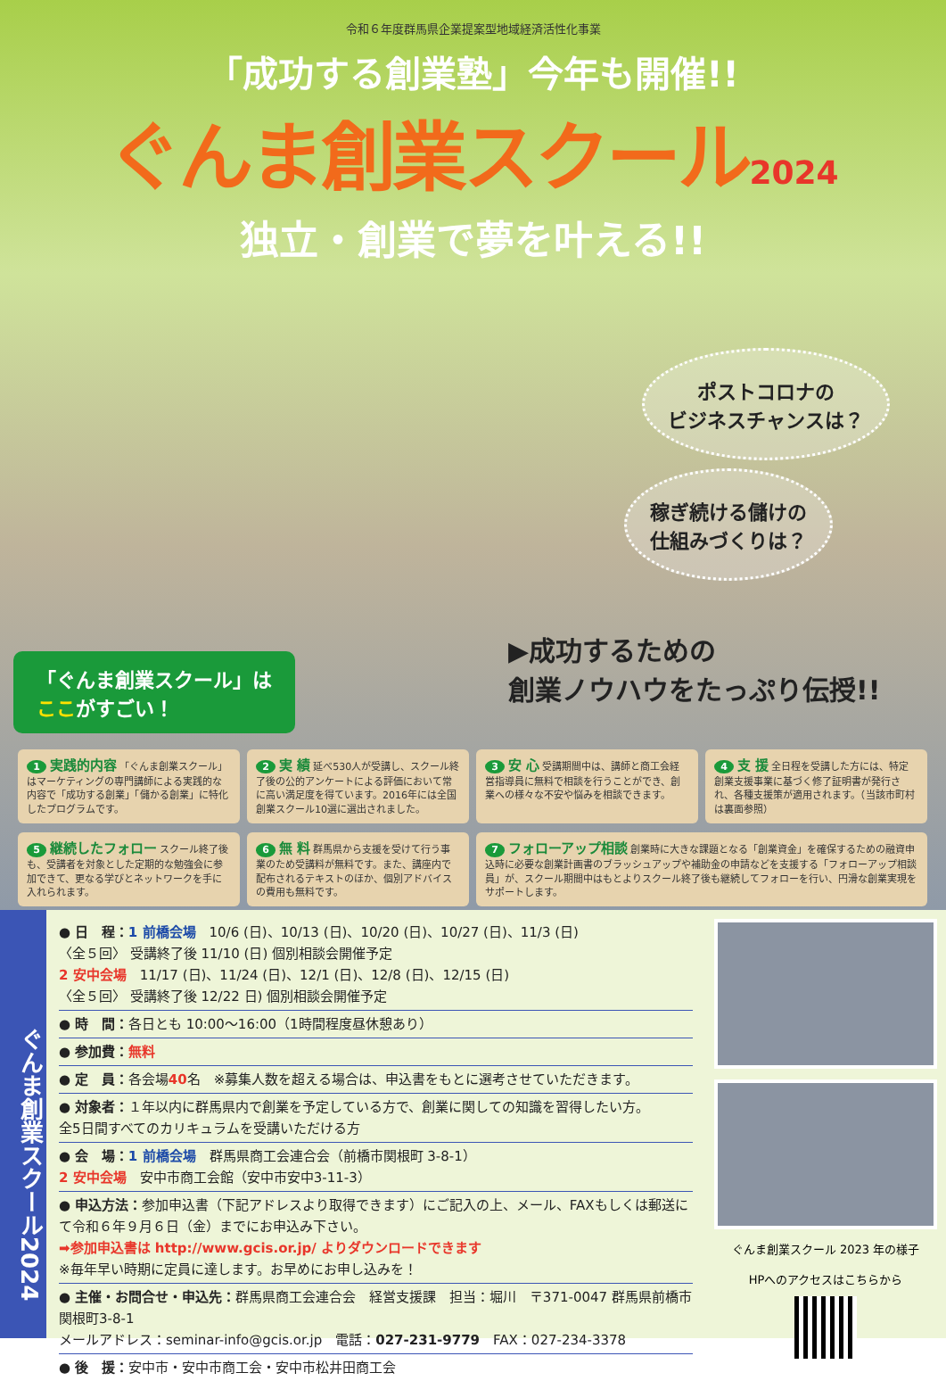令和６年度群馬県企業提案型地域経済活性化事業
「成功する創業塾」今年も開催!!
ぐんま創業スクール2024
独立・創業で夢を叶える!!
ポストコロナの
ビジネスチャンスは？
稼ぎ続ける儲けの
仕組みづくりは？
▶成功するための
創業ノウハウをたっぷり伝授!!
「ぐんま創業スクール」は
ここがすごい！
1 実践的内容 「ぐんま創業スクール」はマーケティングの専門講師による実践的な内容で「成功する創業」「儲かる創業」に特化したプログラムです。
2 実 績 延べ530人が受講し、スクール終了後の公的アンケートによる評価において常に高い満足度を得ています。2016年には全国創業スクール10選に選出されました。
3 安 心 受講期間中は、講師と商工会経営指導員に無料で相談を行うことができ、創業への様々な不安や悩みを相談できます。
4 支 援 全日程を受講した方には、特定創業支援事業に基づく修了証明書が発行され、各種支援策が適用されます。（当該市町村は裏面参照）
5 継続したフォロー スクール終了後も、受講者を対象とした定期的な勉強会に参加できて、更なる学びとネットワークを手に入れられます。
6 無 料 群馬県から支援を受けて行う事業のため受講料が無料です。また、講座内で配布されるテキストのほか、個別アドバイスの費用も無料です。
7 フォローアップ相談 創業時に大きな課題となる「創業資金」を確保するための融資申込時に必要な創業計画書のブラッシュアップや補助金の申請などを支援する「フォローアップ相談員」が、スクール期間中はもとよりスクール終了後も継続してフォローを行い、円滑な創業実現をサポートします。
ぐんま創業スクール2024
● 日　程：1 前橋会場　10/6 (日)、10/13 (日)、10/20 (日)、10/27 (日)、11/3 (日)
〈全５回〉 受講終了後 11/10 (日) 個別相談会開催予定
2 安中会場　11/17 (日)、11/24 (日)、12/1 (日)、12/8 (日)、12/15 (日)
〈全５回〉 受講終了後 12/22 日) 個別相談会開催予定
● 時　間：各日とも 10:00～16:00（1時間程度昼休憩あり）
● 参加費：無料
● 定　員：各会場40名　※募集人数を超える場合は、申込書をもとに選考させていただきます。
● 対象者：１年以内に群馬県内で創業を予定している方で、創業に関しての知識を習得したい方。
全5日間すべてのカリキュラムを受講いただける方
● 会　場：1 前橋会場　群馬県商工会連合会（前橋市関根町 3-8-1）
2 安中会場　安中市商工会館（安中市安中3-11-3）
● 申込方法：参加申込書（下記アドレスより取得できます）にご記入の上、メール、FAXもしくは郵送にて令和６年９月６日（金）までにお申込み下さい。
➡参加申込書は http://www.gcis.or.jp/ よりダウンロードできます
※毎年早い時期に定員に達します。お早めにお申し込みを！
● 主催・お問合せ・申込先：群馬県商工会連合会　経営支援課　担当：堀川　〒371-0047 群馬県前橋市関根町3-8-1
メールアドレス：seminar-info@gcis.or.jp　電話：027-231-9779　FAX：027-234-3378
● 後　援：安中市・安中市商工会・安中市松井田商工会
ぐんま創業スクール 2023 年の様子
HPへのアクセスはこちらから